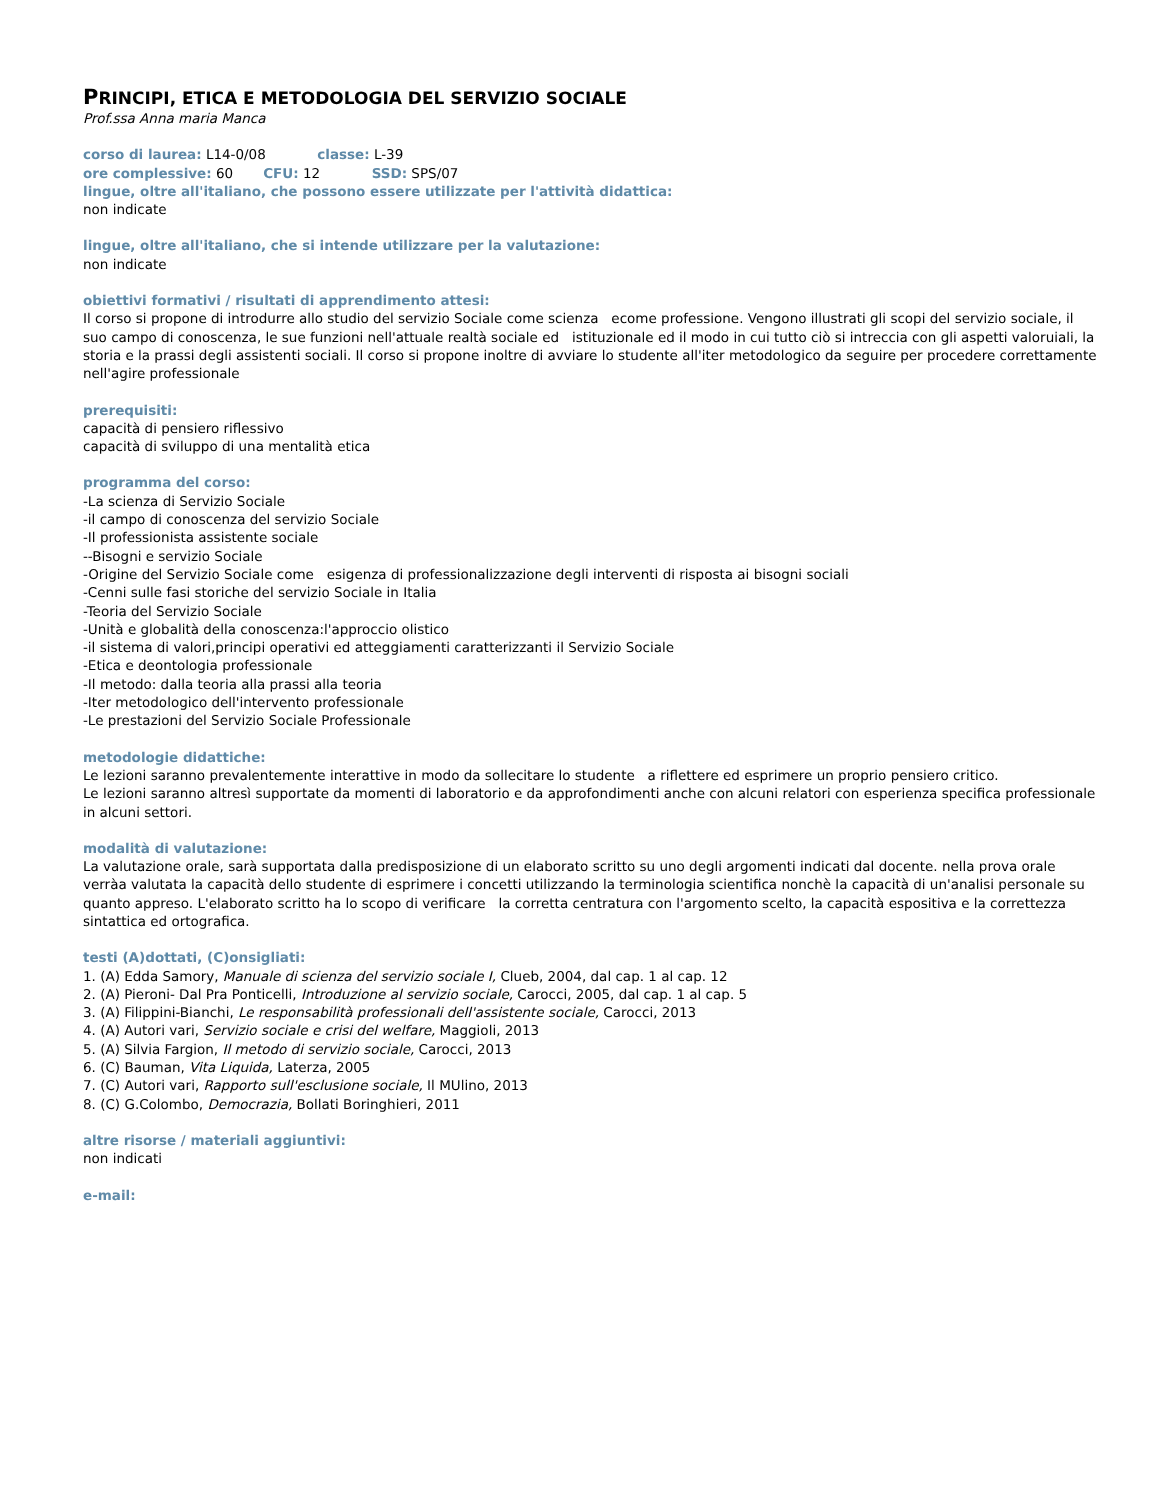PRINCIPI, ETICA E METODOLOGIA DEL SERVIZIO SOCIALE
Prof.ssa Anna maria Manca
corso di laurea: L14-0/08 classe: L-39
ore complessive: 60 CFU: 12 SSD: SPS/07
lingue, oltre all'italiano, che possono essere utilizzate per l'attività didattica:
non indicate
lingue, oltre all'italiano, che si intende utilizzare per la valutazione:
non indicate
obiettivi formativi / risultati di apprendimento attesi:
Il corso si propone di introdurre allo studio del servizio Sociale come scienza ecome professione. Vengono illustrati gli scopi del servizio sociale, il suo campo di conoscenza, le sue funzioni nell'attuale realtà sociale ed istituzionale ed il modo in cui tutto ciò si intreccia con gli aspetti valoruiali, la storia e la prassi degli assistenti sociali. Il corso si propone inoltre di avviare lo studente all'iter metodologico da seguire per procedere correttamente nell'agire professionale
prerequisiti:
capacità di pensiero riflessivo
capacità di sviluppo di una mentalità etica
programma del corso:
-La scienza di Servizio Sociale
-il campo di conoscenza del servizio Sociale
-Il professionista assistente sociale
--Bisogni e servizio Sociale
-Origine del Servizio Sociale come esigenza di professionalizzazione degli interventi di risposta ai bisogni sociali
-Cenni sulle fasi storiche del servizio Sociale in Italia
-Teoria del Servizio Sociale
-Unità e globalità della conoscenza:l'approccio olistico
-il sistema di valori,principi operativi ed atteggiamenti caratterizzanti il Servizio Sociale
-Etica e deontologia professionale
-Il metodo: dalla teoria alla prassi alla teoria
-Iter metodologico dell'intervento professionale
-Le prestazioni del Servizio Sociale Professionale
metodologie didattiche:
Le lezioni saranno prevalentemente interattive in modo da sollecitare lo studente a riflettere ed esprimere un proprio pensiero critico.
Le lezioni saranno altresì supportate da momenti di laboratorio e da approfondimenti anche con alcuni relatori con esperienza specifica professionale in alcuni settori.
modalità di valutazione:
La valutazione orale, sarà supportata dalla predisposizione di un elaborato scritto su uno degli argomenti indicati dal docente. nella prova orale verràa valutata la capacità dello studente di esprimere i concetti utilizzando la terminologia scientifica nonchè la capacità di un'analisi personale su quanto appreso. L'elaborato scritto ha lo scopo di verificare la corretta centratura con l'argomento scelto, la capacità espositiva e la correttezza sintattica ed ortografica.
testi (A)dottati, (C)onsigliati:
1. (A) Edda Samory, Manuale di scienza del servizio sociale I, Clueb, 2004, dal cap. 1 al cap. 12
2. (A) Pieroni- Dal Pra Ponticelli, Introduzione al servizio sociale, Carocci, 2005, dal cap. 1 al cap. 5
3. (A) Filippini-Bianchi, Le responsabilità professionali dell'assistente sociale, Carocci, 2013
4. (A) Autori vari, Servizio sociale e crisi del welfare, Maggioli, 2013
5. (A) Silvia Fargion, Il metodo di servizio sociale, Carocci, 2013
6. (C) Bauman, Vita Liquida, Laterza, 2005
7. (C) Autori vari, Rapporto sull'esclusione sociale, Il MUlino, 2013
8. (C) G.Colombo, Democrazia, Bollati Boringhieri, 2011
altre risorse / materiali aggiuntivi:
non indicati
e-mail: